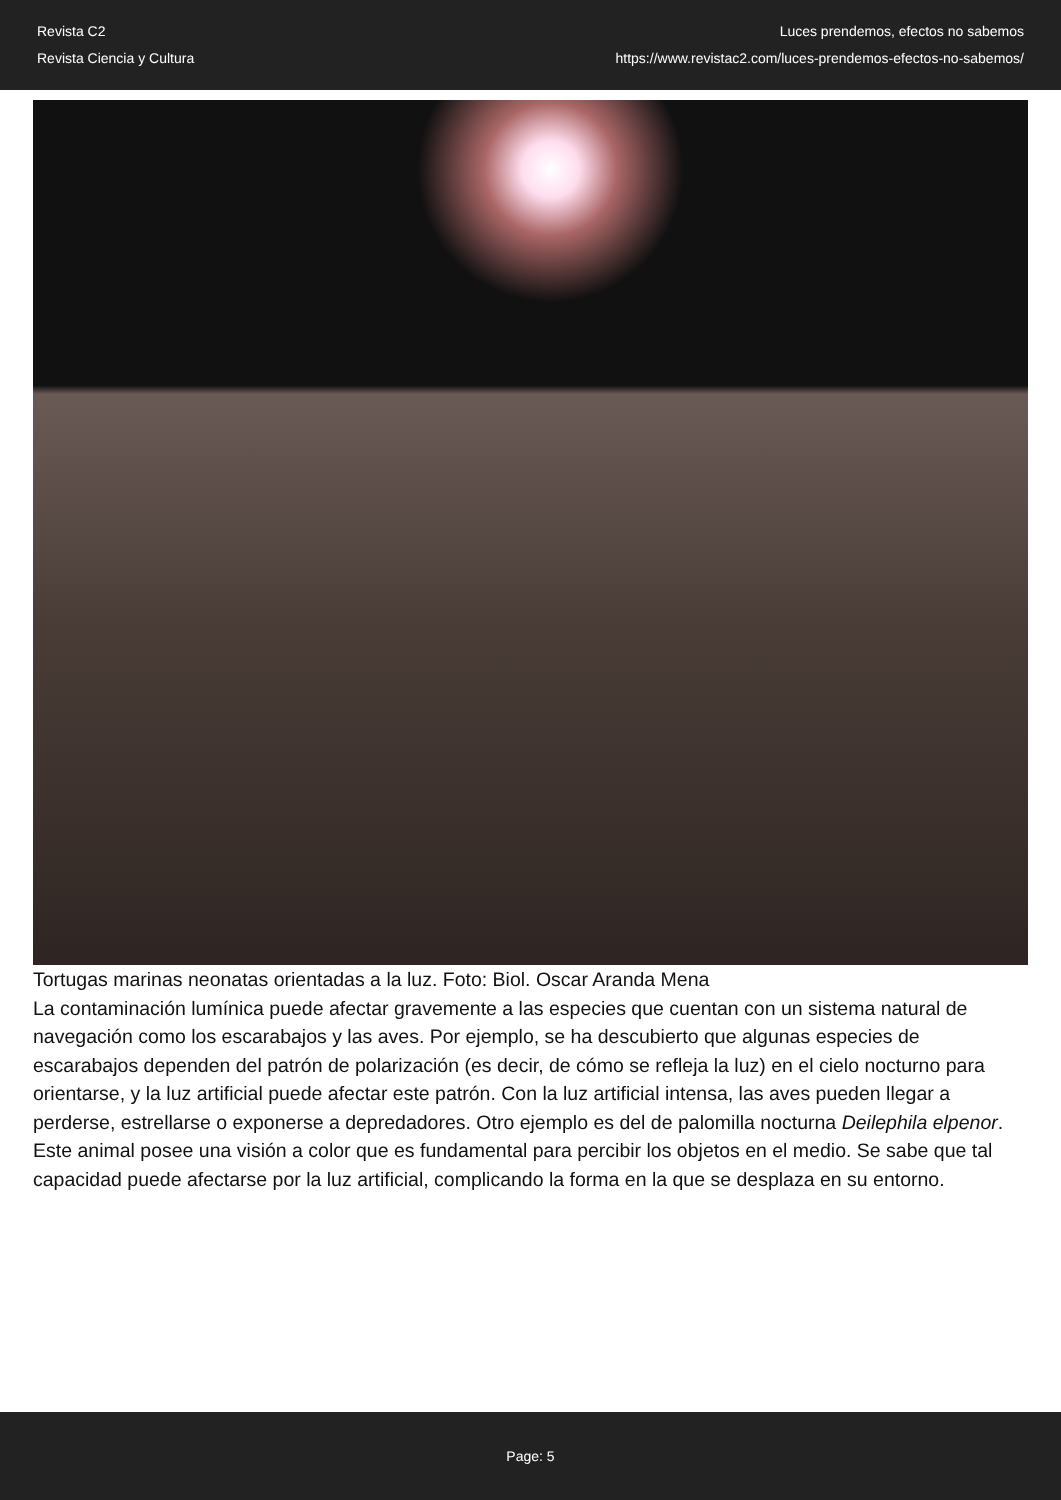Revista C2
Revista Ciencia y Cultura
Luces prendemos, efectos no sabemos
https://www.revistac2.com/luces-prendemos-efectos-no-sabemos/
Tortugas marinas neonatas orientadas a la luz. Foto: Biol. Oscar Aranda Mena
La contaminación lumínica puede afectar gravemente a las especies que cuentan con un sistema natural de navegación como los escarabajos y las aves. Por ejemplo, se ha descubierto que algunas especies de escarabajos dependen del patrón de polarización (es decir, de cómo se refleja la luz) en el cielo nocturno para orientarse, y la luz artificial puede afectar este patrón. Con la luz artificial intensa, las aves pueden llegar a perderse, estrellarse o exponerse a depredadores. Otro ejemplo es del de palomilla nocturna Deilephila elpenor. Este animal posee una visión a color que es fundamental para percibir los objetos en el medio. Se sabe que tal capacidad puede afectarse por la luz artificial, complicando la forma en la que se desplaza en su entorno.
Page: 5